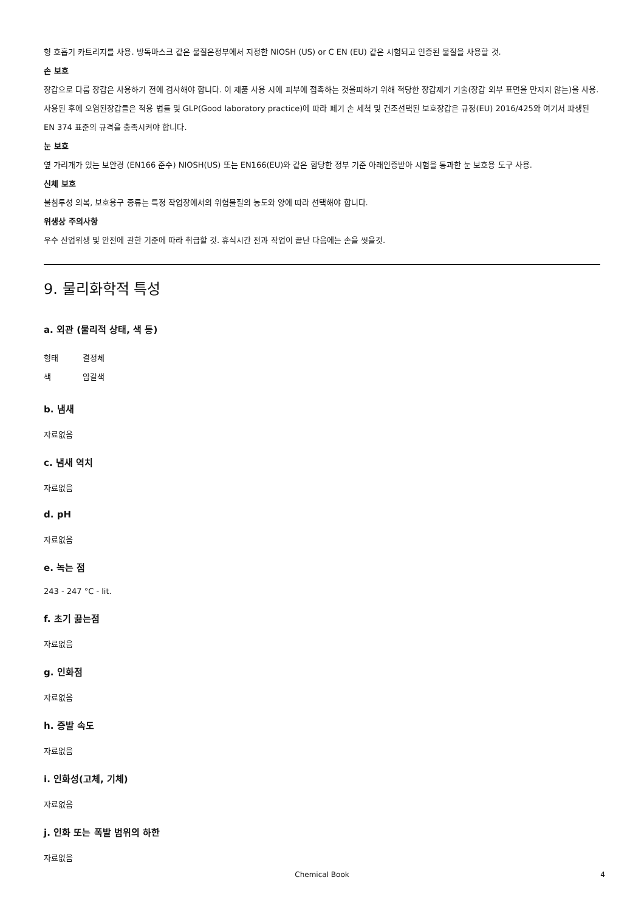형 호흡기 카트리지를 사용. 방독마스크 같은 물질은정부에서 지정한 NIOSH (US) or C EN (EU) 같은 시험되고 인증된 물질을 사용할 것.
손 보호
장갑으로 다룸 장갑은 사용하기 전에 검사해야 합니다. 이 제품 사용 시에 피부에 접촉하는 것을피하기 위해 적당한 장갑제거 기술(장갑 외부 표면을 만지지 않는)을 사용. 사용된 후에 오염된장갑들은 적용 법률 및 GLP(Good laboratory practice)에 따라 폐기 손 세척 및 건조선택된 보호장갑은 규정(EU) 2016/425와 여기서 파생된 EN 374 표준의 규격을 충족시켜야 합니다.
눈 보호
옆 가리개가 있는 보안경 (EN166 준수) NIOSH(US) 또는 EN166(EU)와 같은 합당한 정부 기준 아래인증받아 시험을 통과한 눈 보호용 도구 사용.
신체 보호
불침투성 의복, 보호용구 종류는 특정 작업장에서의 위험물질의 농도와 양에 따라 선택해야 합니다.
위생상 주의사항
우수 산업위생 및 안전에 관한 기준에 따라 취급할 것. 휴식시간 전과 작업이 끝난 다음에는 손을 씻을것.
9. 물리화학적 특성
a. 외관 (물리적 상태, 색 등)
형태 결정체
색 암갈색
b. 냄새
자료없음
c. 냄새 역치
자료없음
d. pH
자료없음
e. 녹는 점
243 - 247 °C - lit.
f. 초기 끓는점
자료없음
g. 인화점
자료없음
h. 증발 속도
자료없음
i. 인화성(고체, 기체)
자료없음
j. 인화 또는 폭발 범위의 하한
자료없음
Chemical Book
4